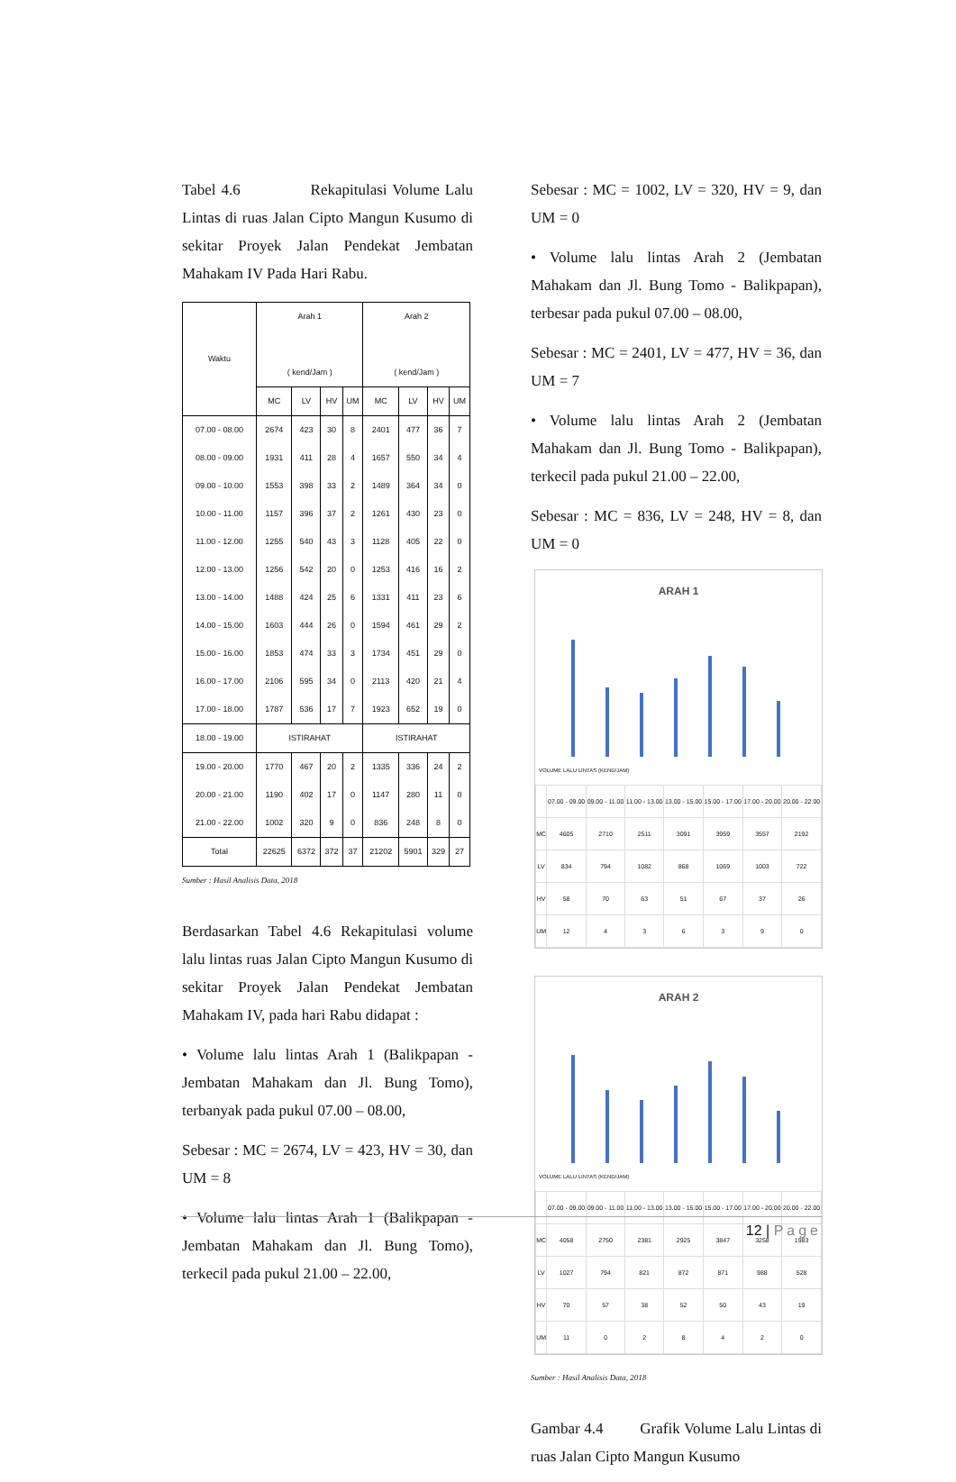Tabel 4.6 Rekapitulasi Volume Lalu Lintas di ruas Jalan Cipto Mangun Kusumo di sekitar Proyek Jalan Pendekat Jembatan Mahakam IV Pada Hari Rabu.
| Waktu | Arah 1 ( kend/Jam ) | | | | Arah 2 ( kend/Jam ) | | | |
| --- | --- | --- | --- | --- | --- | --- | --- | --- |
| | MC | LV | HV | UM | MC | LV | HV | UM |
| 07.00 - 08.00 | 2674 | 423 | 30 | 8 | 2401 | 477 | 36 | 7 |
| 08.00 - 09.00 | 1931 | 411 | 28 | 4 | 1657 | 550 | 34 | 4 |
| 09.00 - 10.00 | 1553 | 398 | 33 | 2 | 1489 | 364 | 34 | 0 |
| 10.00 - 11.00 | 1157 | 396 | 37 | 2 | 1261 | 430 | 23 | 0 |
| 11.00 - 12.00 | 1255 | 540 | 43 | 3 | 1128 | 405 | 22 | 0 |
| 12.00 - 13.00 | 1256 | 542 | 20 | 0 | 1253 | 416 | 16 | 2 |
| 13.00 - 14.00 | 1488 | 424 | 25 | 6 | 1331 | 411 | 23 | 6 |
| 14.00 - 15.00 | 1603 | 444 | 26 | 0 | 1594 | 461 | 29 | 2 |
| 15.00 - 16.00 | 1853 | 474 | 33 | 3 | 1734 | 451 | 29 | 0 |
| 16.00 - 17.00 | 2106 | 595 | 34 | 0 | 2113 | 420 | 21 | 4 |
| 17.00 - 18.00 | 1787 | 536 | 17 | 7 | 1923 | 652 | 19 | 0 |
| 18.00 - 19.00 | ISTIRAHAT | | | | ISTIRAHAT | | | |
| 19.00 - 20.00 | 1770 | 467 | 20 | 2 | 1335 | 336 | 24 | 2 |
| 20.00 - 21.00 | 1190 | 402 | 17 | 0 | 1147 | 280 | 11 | 0 |
| 21.00 - 22.00 | 1002 | 320 | 9 | 0 | 836 | 248 | 8 | 0 |
| Total | 22625 | 6372 | 372 | 37 | 21202 | 5901 | 329 | 27 |
Sumber : Hasil Analisis Data, 2018
Berdasarkan Tabel 4.6 Rekapitulasi volume lalu lintas ruas Jalan Cipto Mangun Kusumo di sekitar Proyek Jalan Pendekat Jembatan Mahakam IV, pada hari Rabu didapat :
• Volume lalu lintas Arah 1 (Balikpapan - Jembatan Mahakam dan Jl. Bung Tomo), terbanyak pada pukul 07.00 – 08.00,
Sebesar : MC = 2674, LV = 423, HV = 30, dan UM = 8
• Volume lalu lintas Arah 1 (Balikpapan - Jembatan Mahakam dan Jl. Bung Tomo), terkecil pada pukul 21.00 – 22.00,
Sebesar : MC = 1002, LV = 320, HV = 9, dan UM = 0
• Volume lalu lintas Arah 2 (Jembatan Mahakam dan Jl. Bung Tomo - Balikpapan), terbesar pada pukul 07.00 – 08.00,
Sebesar : MC = 2401, LV = 477, HV = 36, dan UM = 7
• Volume lalu lintas Arah 2 (Jembatan Mahakam dan Jl. Bung Tomo - Balikpapan), terkecil pada pukul 21.00 – 22.00,
Sebesar : MC = 836, LV = 248, HV = 8, dan UM = 0
ARAH 1
VOLUME LALU LINTAS (KEND/JAM)
| | 07.00 - 09.00 | 09.00 - 11.00 | 11.00 - 13.00 | 13.00 - 15.00 | 15.00 - 17.00 | 17.00 - 20.00 | 20.00 - 22.00 |
| MC | 4605 | 2710 | 2511 | 3091 | 3959 | 3557 | 2192 |
| LV | 834 | 794 | 1082 | 868 | 1069 | 1003 | 722 |
| HV | 58 | 70 | 63 | 51 | 67 | 37 | 26 |
| UM | 12 | 4 | 3 | 6 | 3 | 9 | 0 |
ARAH 2
VOLUME LALU LINTAS (KEND/JAM)
| | 07.00 - 09.00 | 09.00 - 11.00 | 11.00 - 13.00 | 13.00 - 15.00 | 15.00 - 17.00 | 17.00 - 20.00 | 20.00 - 22.00 |
| MC | 4058 | 2750 | 2381 | 2925 | 3847 | 3258 | 1983 |
| LV | 1027 | 794 | 821 | 872 | 871 | 988 | 528 |
| HV | 70 | 57 | 38 | 52 | 50 | 43 | 19 |
| UM | 11 | 0 | 2 | 8 | 4 | 2 | 0 |
Sumber : Hasil Analisis Data, 2018
Gambar 4.4 Grafik Volume Lalu Lintas di ruas Jalan Cipto Mangun Kusumo
12 | Page